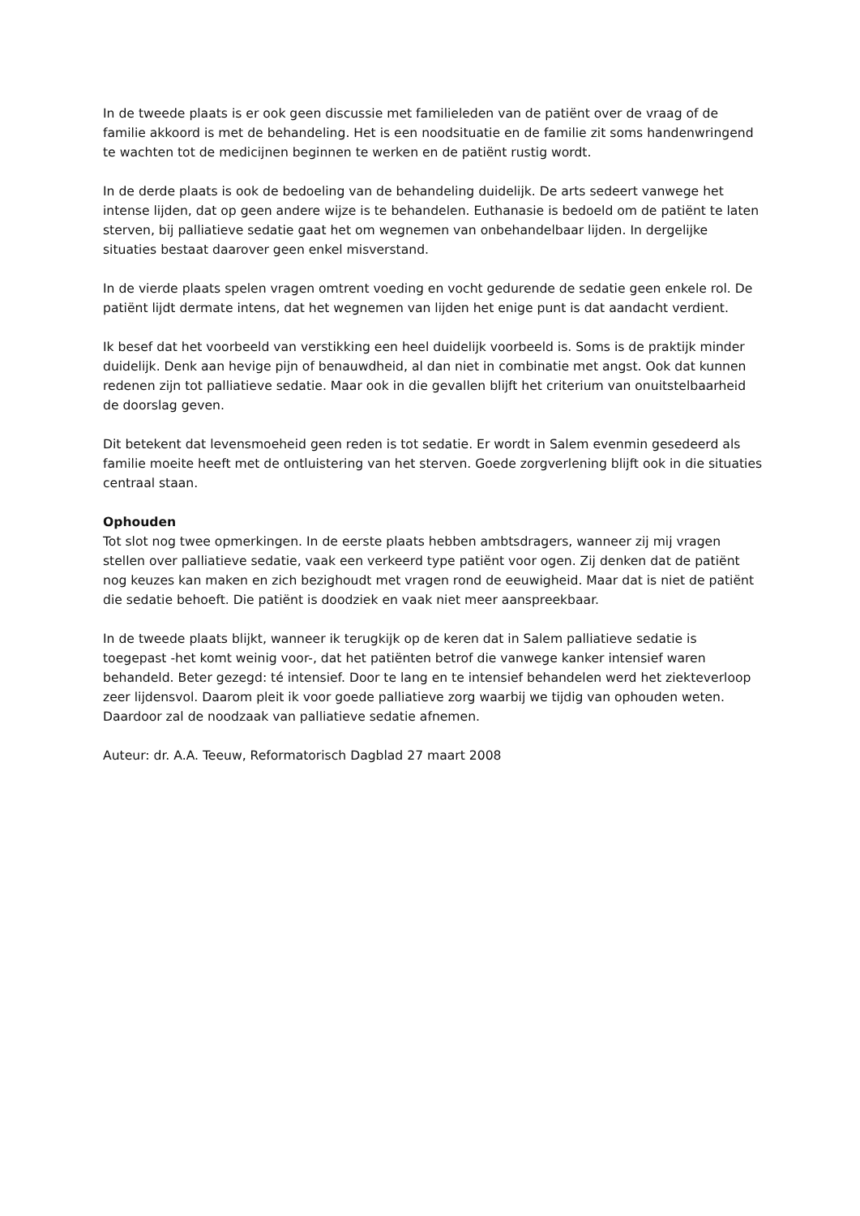In de tweede plaats is er ook geen discussie met familieleden van de patiënt over de vraag of de familie akkoord is met de behandeling. Het is een noodsituatie en de familie zit soms handenwringend te wachten tot de medicijnen beginnen te werken en de patiënt rustig wordt.
In de derde plaats is ook de bedoeling van de behandeling duidelijk. De arts sedeert vanwege het intense lijden, dat op geen andere wijze is te behandelen. Euthanasie is bedoeld om de patiënt te laten sterven, bij palliatieve sedatie gaat het om wegnemen van onbehandelbaar lijden. In dergelijke situaties bestaat daarover geen enkel misverstand.
In de vierde plaats spelen vragen omtrent voeding en vocht gedurende de sedatie geen enkele rol. De patiënt lijdt dermate intens, dat het wegnemen van lijden het enige punt is dat aandacht verdient.
Ik besef dat het voorbeeld van verstikking een heel duidelijk voorbeeld is. Soms is de praktijk minder duidelijk. Denk aan hevige pijn of benauwdheid, al dan niet in combinatie met angst. Ook dat kunnen redenen zijn tot palliatieve sedatie. Maar ook in die gevallen blijft het criterium van onuitstelbaarheid de doorslag geven.
Dit betekent dat levensmoeheid geen reden is tot sedatie. Er wordt in Salem evenmin gesedeerd als familie moeite heeft met de ontluistering van het sterven. Goede zorgverlening blijft ook in die situaties centraal staan.
Ophouden
Tot slot nog twee opmerkingen. In de eerste plaats hebben ambtsdragers, wanneer zij mij vragen stellen over palliatieve sedatie, vaak een verkeerd type patiënt voor ogen. Zij denken dat de patiënt nog keuzes kan maken en zich bezighoudt met vragen rond de eeuwigheid. Maar dat is niet de patiënt die sedatie behoeft. Die patiënt is doodziek en vaak niet meer aanspreekbaar.
In de tweede plaats blijkt, wanneer ik terugkijk op de keren dat in Salem palliatieve sedatie is toegepast -het komt weinig voor-, dat het patiënten betrof die vanwege kanker intensief waren behandeld. Beter gezegd: té intensief. Door te lang en te intensief behandelen werd het ziekteverloop zeer lijdensvol. Daarom pleit ik voor goede palliatieve zorg waarbij we tijdig van ophouden weten. Daardoor zal de noodzaak van palliatieve sedatie afnemen.
Auteur: dr. A.A. Teeuw, Reformatorisch Dagblad 27 maart 2008